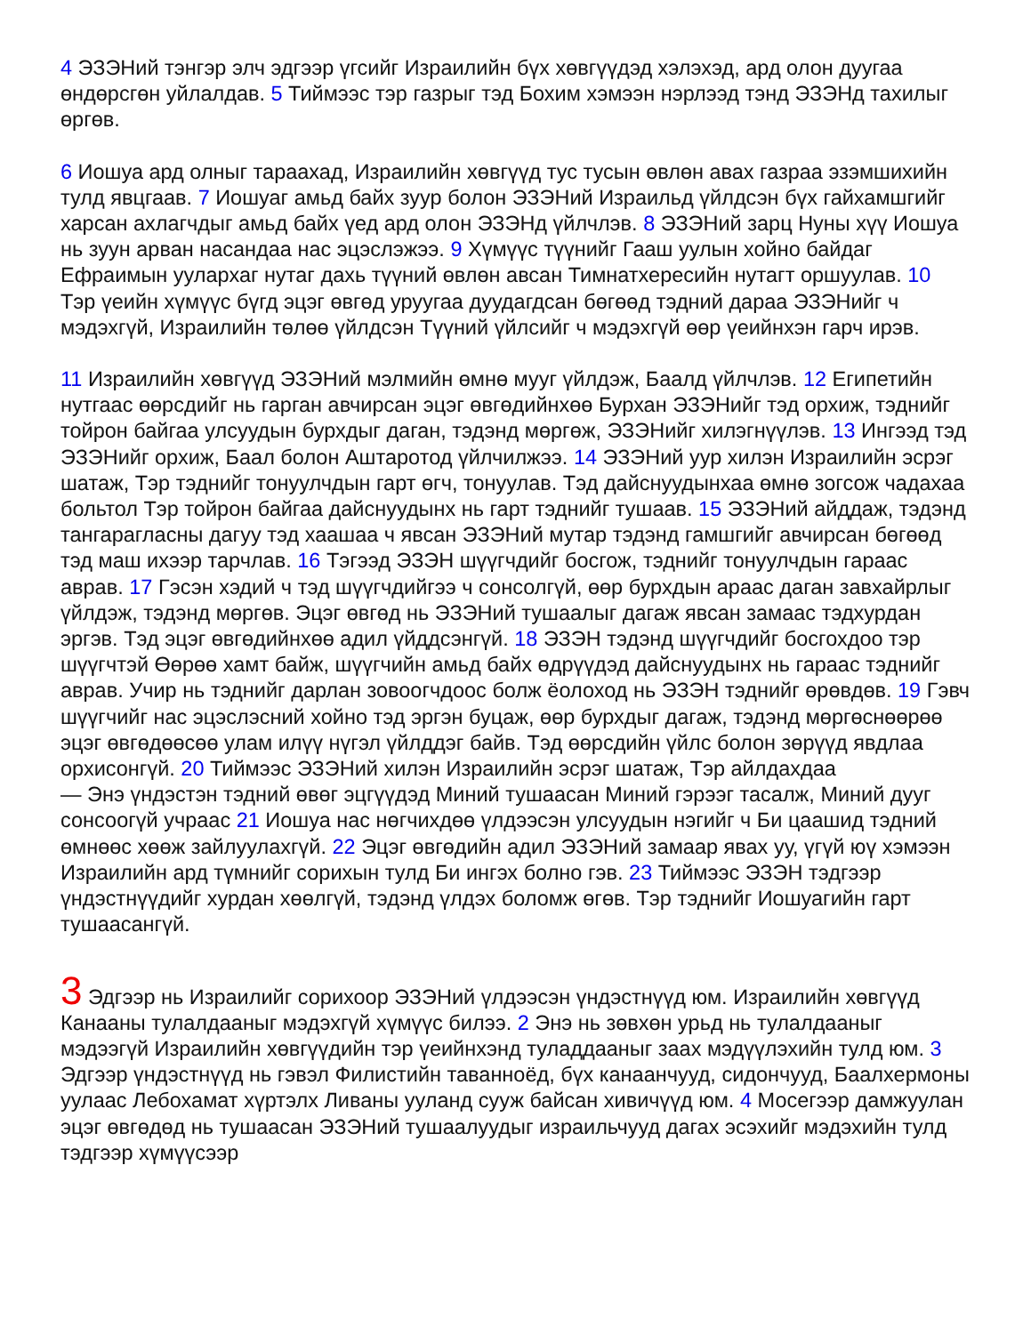4 ЭЗЭНий тэнгэр элч эдгээр үгсийг Израилийн бүх хөвгүүдэд хэлэхэд, ард олон дуугаа өндөрсгөн уйлалдав. 5 Тиймээс тэр газрыг тэд Бохим хэмээн нэрлээд тэнд ЭЗЭНд тахилыг өргөв.
6 Иошуа ард олныг тараахад, Израилийн хөвгүүд тус тусын өвлөн авах газраа эзэмшихийн тулд явцгаав. 7 Иошуаг амьд байх зуур болон ЭЗЭНий Израильд үйлдсэн бүх гайхамшгийг харсан ахлагчдыг амьд байх үед ард олон ЭЗЭНд үйлчлэв. 8 ЭЗЭНий зарц Нуны хүү Иошуа нь зуун арван насандаа нас эцэслэжээ. 9 Хүмүүс түүнийг Гааш уулын хойно байдаг Ефраимын уулархаг нутаг дахь түүний өвлөн авсан Тимнатхересийн нутагт оршуулав. 10 Тэр үеийн хүмүүс бүгд эцэг өвгөд уруугаа дуудагдсан бөгөөд тэдний дараа ЭЗЭНийг ч мэдэхгүй, Израилийн төлөө үйлдсэн Түүний үйлсийг ч мэдэхгүй өөр үеийнхэн гарч ирэв.
11 Израилийн хөвгүүд ЭЗЭНий мэлмийн өмнө мууг үйлдэж, Баалд үйлчлэв. 12 Египетийн нутгаас өөрсдийг нь гарган авчирсан эцэг өвгөдийнхөө Бурхан ЭЗЭНийг тэд орхиж, тэднийг тойрон байгаа улсуудын бурхдыг даган, тэдэнд мөргөж, ЭЗЭНийг хилэгнүүлэв. 13 Ингээд тэд ЭЗЭНийг орхиж, Баал болон Аштаротод үйлчилжээ. 14 ЭЗЭНий уур хилэн Израилийн эсрэг шатаж, Тэр тэднийг тонуулчдын гарт өгч, тонуулав. Тэд дайснуудынхаа өмнө зогсож чадахаа больтол Тэр тойрон байгаа дайснуудынх нь гарт тэднийг тушаав. 15 ЭЗЭНий айддаж, тэдэнд тангарагласны дагуу тэд хаашаа ч явсан ЭЗЭНий мутар тэдэнд гамшгийг авчирсан бөгөөд тэд маш ихээр тарчлав. 16 Тэгээд ЭЗЭН шүүгчдийг босгож, тэднийг тонуулчдын гараас аврав. 17 Гэсэн хэдий ч тэд шүүгчдийгээ ч сонсолгүй, өөр бурхдын араас даган завхайрлыг үйлдэж, тэдэнд мөргөв. Эцэг өвгөд нь ЭЗЭНий тушаалыг дагаж явсан замаас тэдхурдан эргэв. Тэд эцэг өвгөдийнхөө адил үйддсэнгүй. 18 ЭЗЭН тэдэнд шүүгчдийг босгохдоо тэр шүүгчтэй Өөрөө хамт байж, шүүгчийн амьд байх өдрүүдэд дайснуудынх нь гараас тэднийг аврав. Учир нь тэднийг дарлан зовоогчдоос болж ёолоход нь ЭЗЭН тэднийг өрөвдөв. 19 Гэвч шүүгчийг нас эцэслэсний хойно тэд эргэн буцаж, өөр бурхдыг дагаж, тэдэнд мөргөснөөрөө эцэг өвгөдөөсөө улам илүү нүгэл үйлддэг байв. Тэд өөрсдийн үйлс болон зөрүүд явдлаа орхисонгүй. 20 Тиймээс ЭЗЭНий хилэн Израилийн эсрэг шатаж, Тэр айлдахдаа
— Энэ үндэстэн тэдний өвөг эцгүүдэд Миний тушаасан Миний гэрээг тасалж, Миний дууг сонсоогүй учраас 21 Иошуа нас нөгчихдөө үлдээсэн улсуудын нэгийг ч Би цаашид тэдний өмнөөс хөөж зайлуулахгүй. 22 Эцэг өвгөдийн адил ЭЗЭНий замаар явах уу, үгүй юү хэмээн Израилийн ард түмнийг сорихын тулд Би ингэх болно гэв. 23 Тиймээс ЭЗЭН тэдгээр үндэстнүүдийг хурдан хөөлгүй, тэдэнд үлдэх боломж өгөв. Тэр тэднийг Иошуагийн гарт тушаасангүй.
3 Эдгээр нь Израилийг сорихоор ЭЗЭНий үлдээсэн үндэстнүүд юм. Израилийн хөвгүүд Канааны тулалдааныг мэдэхгүй хүмүүс билээ. 2 Энэ нь зөвхөн урьд нь тулалдааныг мэдээгүй Израилийн хөвгүүдийн тэр үеийнхэнд туладдааныг заах мэдүүлэхийн тулд юм. 3 Эдгээр үндэстнүүд нь гэвэл Филистийн таваннoёд, бүх канаанчууд, сидончууд, Баалхермоны уулаас Лебохамат хүртэлх Ливаны ууланд сууж байсан хивичүүд юм. 4 Мосегээр дамжуулан эцэг өвгөдөд нь тушаасан ЭЗЭНий тушаалуудыг израильчууд дагах эсэхийг мэдэхийн тулд тэдгээр хүмүүсээр